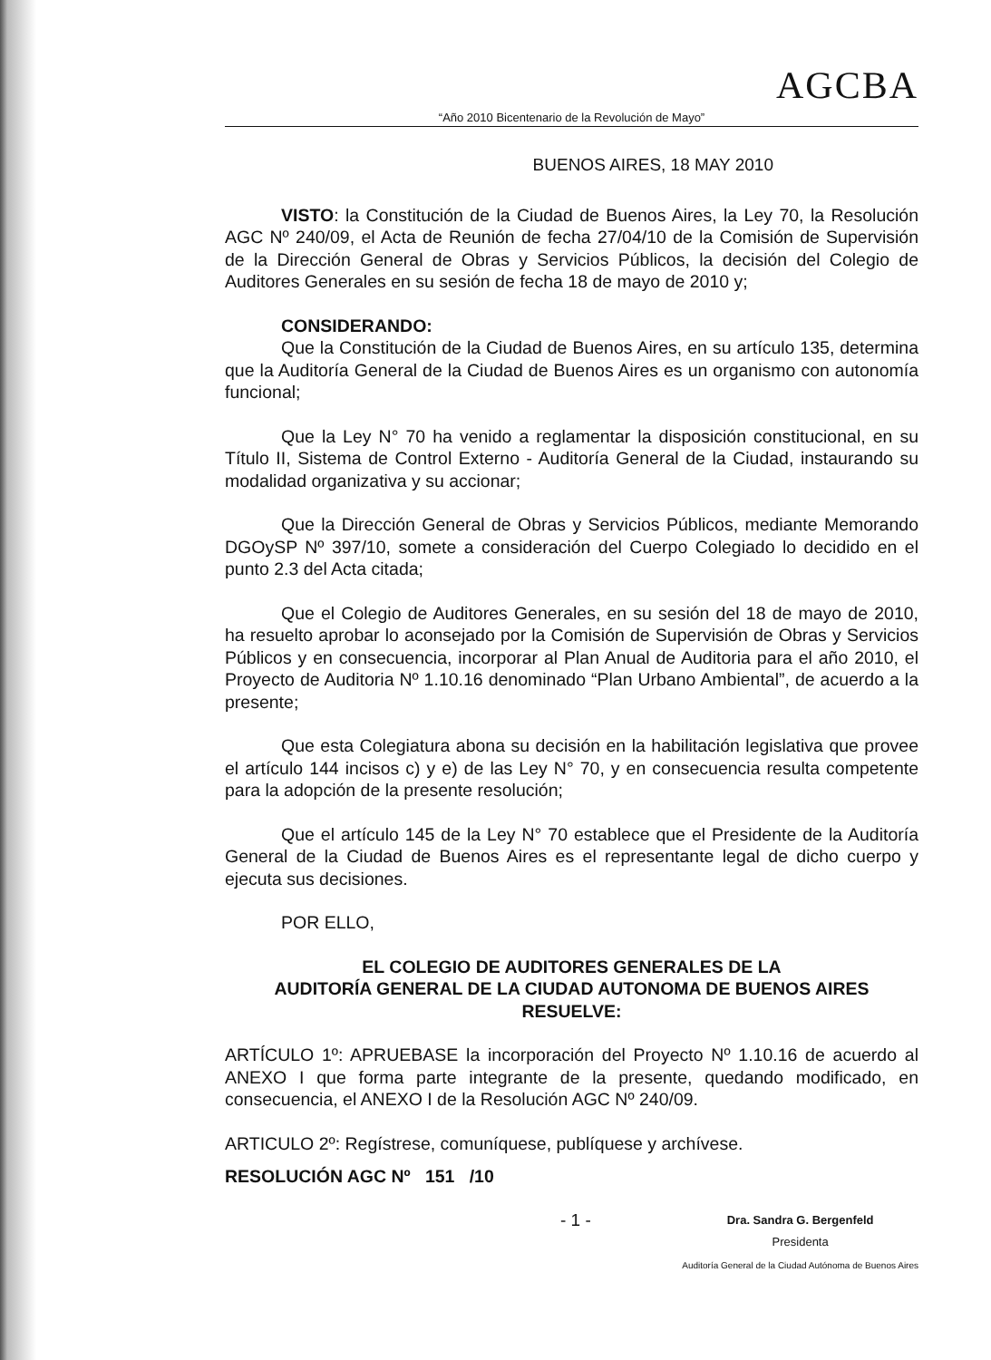AGCBA
“Año 2010 Bicentenario de la Revolución de Mayo”
BUENOS AIRES, 18 MAY 2010
VISTO: la Constitución de la Ciudad de Buenos Aires, la Ley 70, la Resolución AGC Nº 240/09, el Acta de Reunión de fecha 27/04/10 de la Comisión de Supervisión de la Dirección General de Obras y Servicios Públicos, la decisión del Colegio de Auditores Generales en su sesión de fecha 18 de mayo de 2010 y;
CONSIDERANDO:
Que la Constitución de la Ciudad de Buenos Aires, en su artículo 135, determina que la Auditoría General de la Ciudad de Buenos Aires es un organismo con autonomía funcional;
Que la Ley N° 70 ha venido a reglamentar la disposición constitucional, en su Título II, Sistema de Control Externo - Auditoría General de la Ciudad, instaurando su modalidad organizativa y su accionar;
Que la Dirección General de Obras y Servicios Públicos, mediante Memorando DGOySP Nº 397/10, somete a consideración del Cuerpo Colegiado lo decidido en el punto 2.3 del Acta citada;
Que el Colegio de Auditores Generales, en su sesión del 18 de mayo de 2010, ha resuelto aprobar lo aconsejado por la Comisión de Supervisión de Obras y Servicios Públicos y en consecuencia, incorporar al Plan Anual de Auditoria para el año 2010, el Proyecto de Auditoria Nº 1.10.16 denominado “Plan Urbano Ambiental”, de acuerdo a la presente;
Que esta Colegiatura abona su decisión en la habilitación legislativa que provee el artículo 144 incisos c) y e) de las Ley N° 70, y en consecuencia resulta competente para la adopción de la presente resolución;
Que el artículo 145 de la Ley N° 70 establece que el Presidente de la Auditoría General de la Ciudad de Buenos Aires es el representante legal de dicho cuerpo y ejecuta sus decisiones.
POR ELLO,
EL COLEGIO DE AUDITORES GENERALES DE LA
AUDITORÍA GENERAL DE LA CIUDAD AUTONOMA DE BUENOS AIRES
RESUELVE:
ARTÍCULO 1º: APRUEBASE la incorporación del Proyecto Nº 1.10.16 de acuerdo al ANEXO I que forma parte integrante de la presente, quedando modificado, en consecuencia, el ANEXO I de la Resolución AGC Nº 240/09.
ARTICULO 2º: Regístrese, comuníquese, publíquese y archívese.
RESOLUCIÓN AGC Nº 151 /10
- 1 - Dra. Sandra G. Bergenfeld
Presidenta
Auditoría General de la Ciudad Autónoma de Buenos Aires